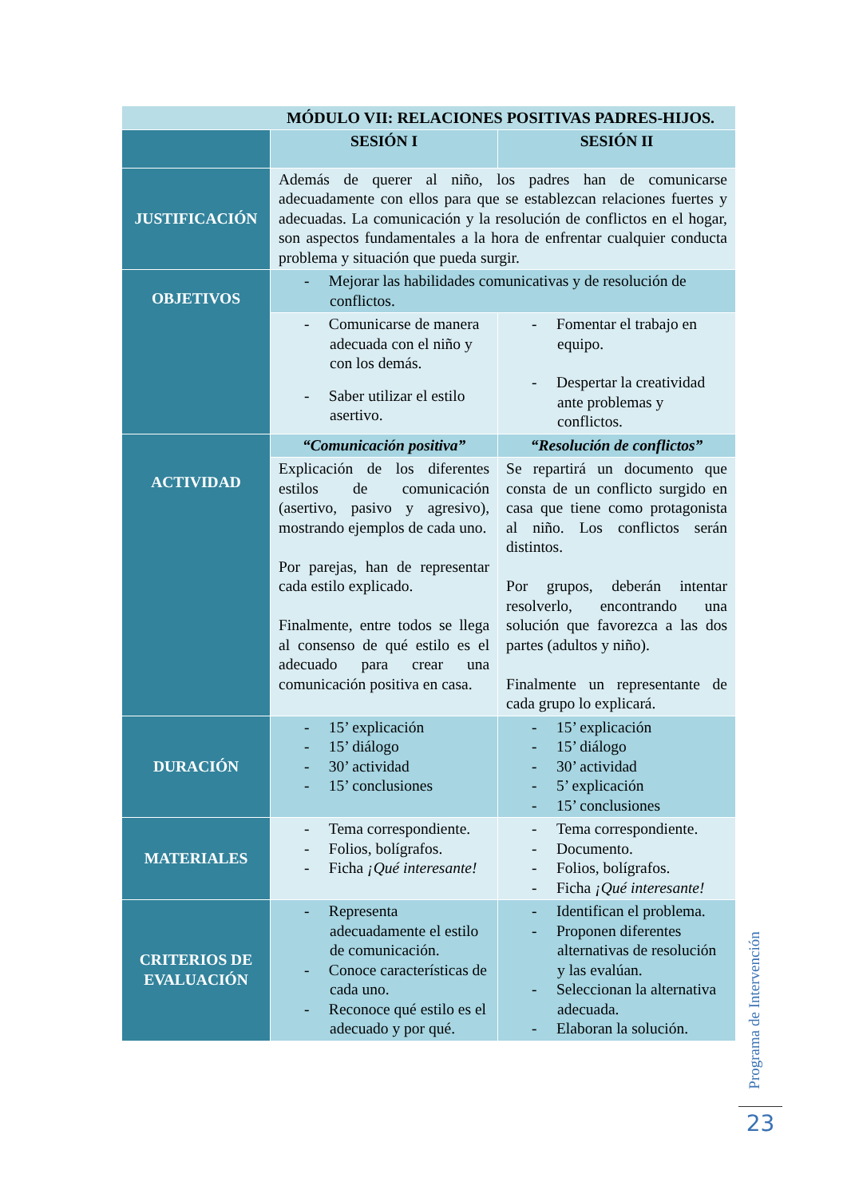| MÓDULO VII: RELACIONES POSITIVAS PADRES-HIJOS. | | |
| | SESIÓN I | SESIÓN II |
| JUSTIFICACIÓN | Además de querer al niño, los padres han de comunicarse adecuadamente con ellos para que se establezcan relaciones fuertes y adecuadas. La comunicación y la resolución de conflictos en el hogar, son aspectos fundamentales a la hora de enfrentar cualquier conducta problema y situación que pueda surgir. | |
| OBJETIVOS | - Mejorar las habilidades comunicativas y de resolución de conflictos. | |
| | - Comunicarse de manera adecuada con el niño y con los demás. - Saber utilizar el estilo asertivo. | - Fomentar el trabajo en equipo. - Despertar la creatividad ante problemas y conflictos. |
| ACTIVIDAD | “Comunicación positiva” | “Resolución de conflictos” |
| | Explicación de los diferentes estilos de comunicación (asertivo, pasivo y agresivo), mostrando ejemplos de cada uno. Por parejas, han de representar cada estilo explicado. Finalmente, entre todos se llega al consenso de qué estilo es el adecuado para crear una comunicación positiva en casa. | Se repartirá un documento que consta de un conflicto surgido en casa que tiene como protagonista al niño. Los conflictos serán distintos. Por grupos, deberán intentar resolverlo, encontrando una solución que favorezca a las dos partes (adultos y niño). Finalmente un representante de cada grupo lo explicará. |
| DURACIÓN | - 15’ explicación - 15’ diálogo - 30’ actividad - 15’ conclusiones | - 15’ explicación - 15’ diálogo - 30’ actividad - 5’ explicación - 15’ conclusiones |
| MATERIALES | - Tema correspondiente. - Folios, bolígrafos. - Ficha ¡Qué interesante! | - Tema correspondiente. - Documento. - Folios, bolígrafos. - Ficha ¡Qué interesante! |
| CRITERIOS DE EVALUACIÓN | - Representa adecuadamente el estilo de comunicación. - Conoce características de cada uno. - Reconoce qué estilo es el adecuado y por qué. | - Identifican el problema. - Proponen diferentes alternativas de resolución y las evalúan. - Seleccionan la alternativa adecuada. - Elaboran la solución. |
Programa de Intervención
23